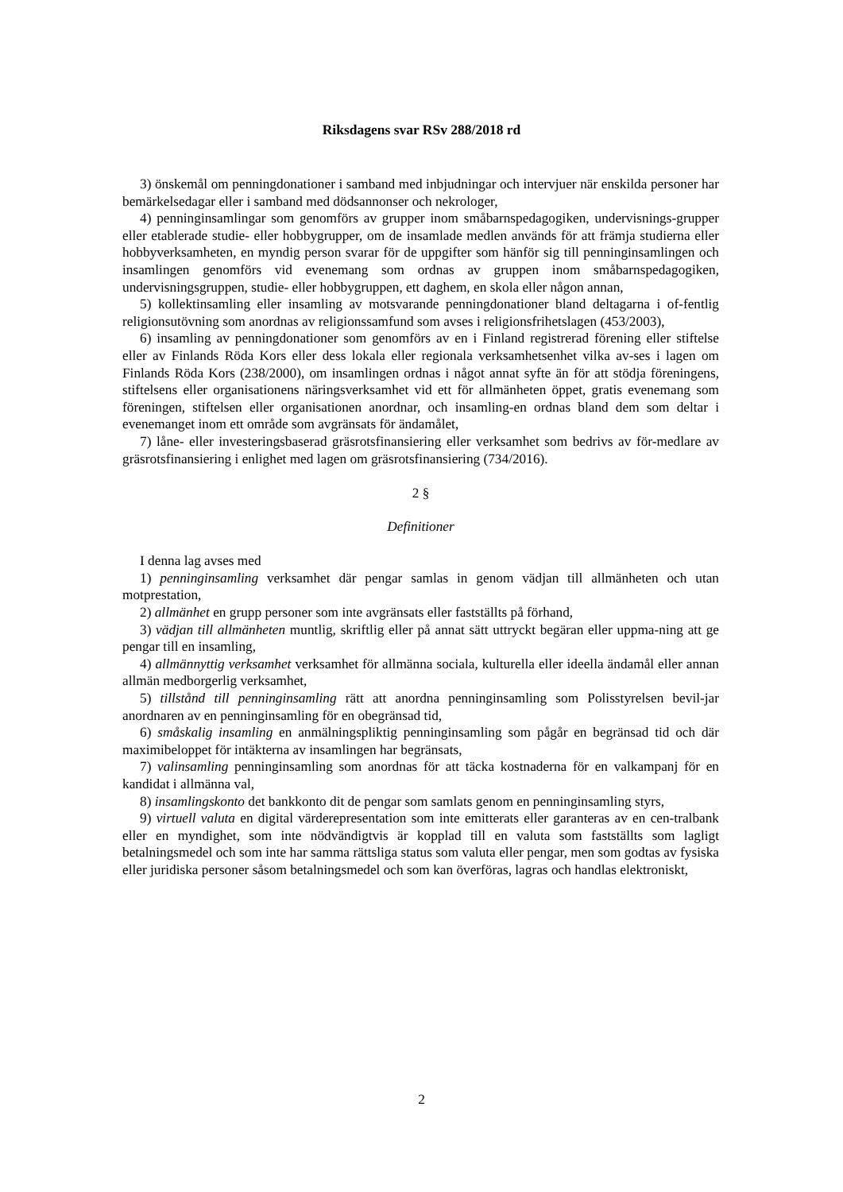Riksdagens svar RSv 288/2018 rd
3) önskemål om penningdonationer i samband med inbjudningar och intervjuer när enskilda personer har bemärkelsedagar eller i samband med dödsannonser och nekrologer,
4) penninginsamlingar som genomförs av grupper inom småbarnspedagogiken, undervisnings-grupper eller etablerade studie- eller hobbygrupper, om de insamlade medlen används för att främja studierna eller hobbyverksamheten, en myndig person svarar för de uppgifter som hänför sig till penninginsamlingen och insamlingen genomförs vid evenemang som ordnas av gruppen inom småbarnspedagogiken, undervisningsgruppen, studie- eller hobbygruppen, ett daghem, en skola eller någon annan,
5) kollektinsamling eller insamling av motsvarande penningdonationer bland deltagarna i of-fentlig religionsutövning som anordnas av religionssamfund som avses i religionsfrihetslagen (453/2003),
6) insamling av penningdonationer som genomförs av en i Finland registrerad förening eller stiftelse eller av Finlands Röda Kors eller dess lokala eller regionala verksamhetsenhet vilka av-ses i lagen om Finlands Röda Kors (238/2000), om insamlingen ordnas i något annat syfte än för att stödja föreningens, stiftelsens eller organisationens näringsverksamhet vid ett för allmänheten öppet, gratis evenemang som föreningen, stiftelsen eller organisationen anordnar, och insamling-en ordnas bland dem som deltar i evenemanget inom ett område som avgränsats för ändamålet,
7) låne- eller investeringsbaserad gräsrotsfinansiering eller verksamhet som bedrivs av för-medlare av gräsrotsfinansiering i enlighet med lagen om gräsrotsfinansiering (734/2016).
2 §
Definitioner
I denna lag avses med
1) penninginsamling verksamhet där pengar samlas in genom vädjan till allmänheten och utan motprestation,
2) allmänhet en grupp personer som inte avgränsats eller fastställts på förhand,
3) vädjan till allmänheten muntlig, skriftlig eller på annat sätt uttryckt begäran eller uppma-ning att ge pengar till en insamling,
4) allmännyttig verksamhet verksamhet för allmänna sociala, kulturella eller ideella ändamål eller annan allmän medborgerlig verksamhet,
5) tillstånd till penninginsamling rätt att anordna penninginsamling som Polisstyrelsen bevil-jar anordnaren av en penninginsamling för en obegränsad tid,
6) småskalig insamling en anmälningspliktig penninginsamling som pågår en begränsad tid och där maximibeloppet för intäkterna av insamlingen har begränsats,
7) valinsamling penninginsamling som anordnas för att täcka kostnaderna för en valkampanj för en kandidat i allmänna val,
8) insamlingskonto det bankkonto dit de pengar som samlats genom en penninginsamling styrs,
9) virtuell valuta en digital värderepresentation som inte emitterats eller garanteras av en cen-tralbank eller en myndighet, som inte nödvändigtvis är kopplad till en valuta som fastställts som lagligt betalningsmedel och som inte har samma rättsliga status som valuta eller pengar, men som godtas av fysiska eller juridiska personer såsom betalningsmedel och som kan överföras, lagras och handlas elektroniskt,
2